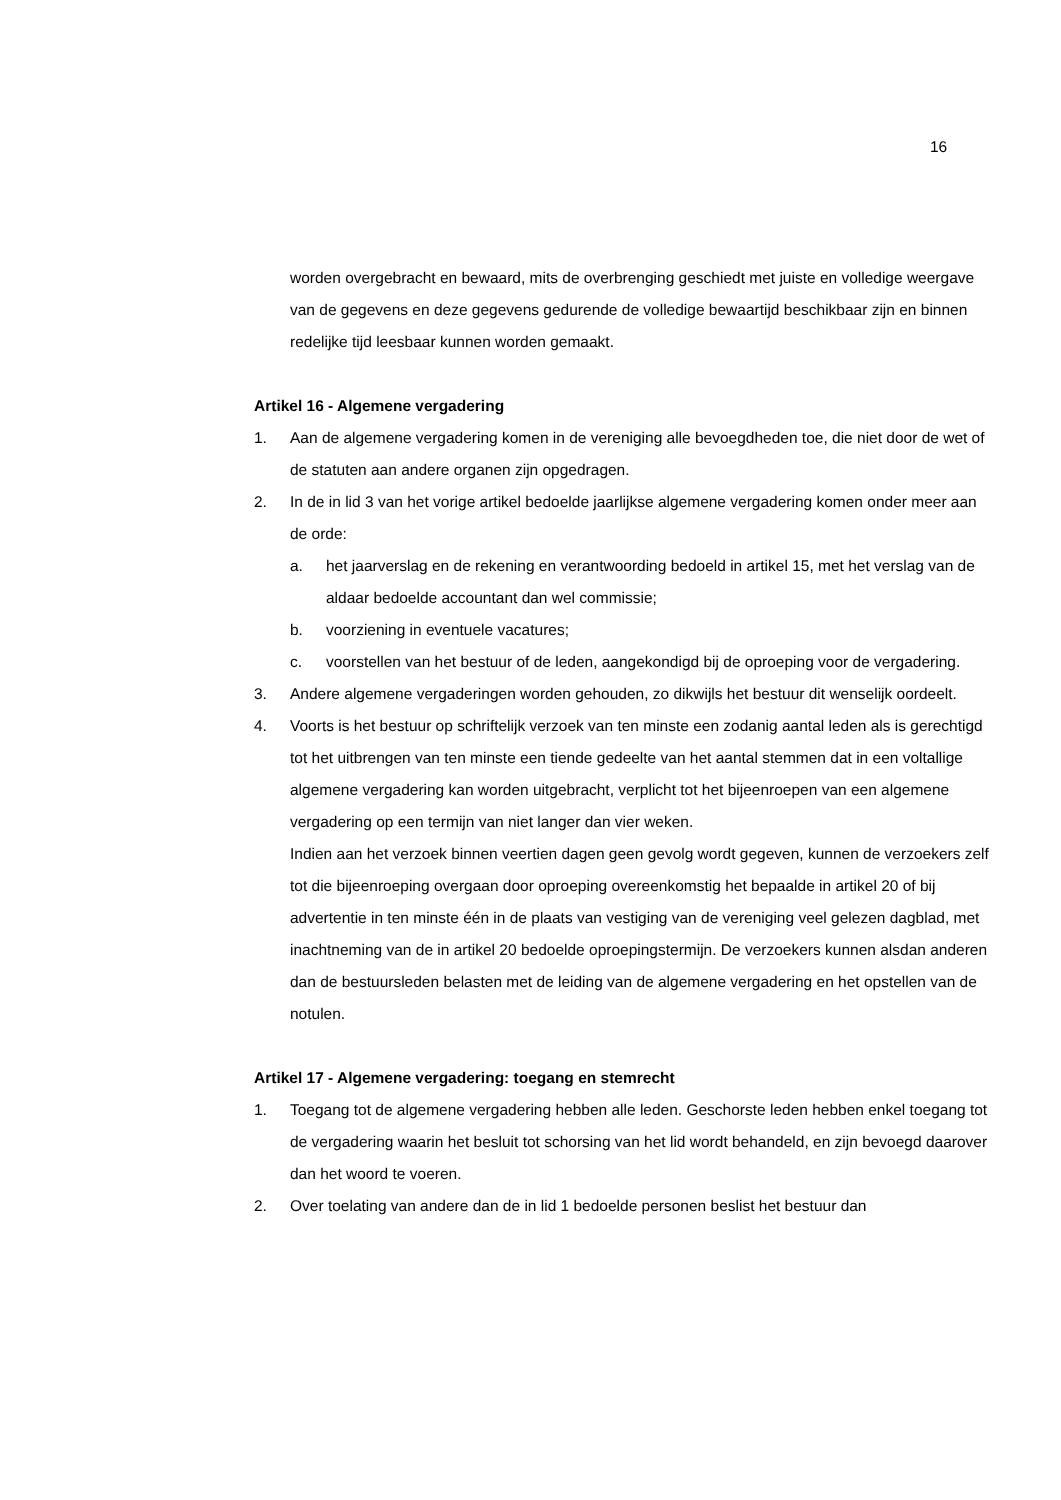16
worden overgebracht en bewaard, mits de overbrenging geschiedt met juiste en volledige weergave van de gegevens en deze gegevens gedurende de volledige bewaartijd beschikbaar zijn en binnen redelijke tijd leesbaar kunnen worden gemaakt.
Artikel 16 - Algemene vergadering
1. Aan de algemene vergadering komen in de vereniging alle bevoegdheden toe, die niet door de wet of de statuten aan andere organen zijn opgedragen.
2. In de in lid 3 van het vorige artikel bedoelde jaarlijkse algemene vergadering komen onder meer aan de orde:
a. het jaarverslag en de rekening en verantwoording bedoeld in artikel 15, met het verslag van de aldaar bedoelde accountant dan wel commissie;
b. voorziening in eventuele vacatures;
c. voorstellen van het bestuur of de leden, aangekondigd bij de oproeping voor de vergadering.
3. Andere algemene vergaderingen worden gehouden, zo dikwijls het bestuur dit wenselijk oordeelt.
4. Voorts is het bestuur op schriftelijk verzoek van ten minste een zodanig aantal leden als is gerechtigd tot het uitbrengen van ten minste een tiende gedeelte van het aantal stemmen dat in een voltallige algemene vergadering kan worden uitgebracht, verplicht tot het bijeenroepen van een algemene vergadering op een termijn van niet langer dan vier weken.
Indien aan het verzoek binnen veertien dagen geen gevolg wordt gegeven, kunnen de verzoekers zelf tot die bijeenroeping overgaan door oproeping overeenkomstig het bepaalde in artikel 20 of bij advertentie in ten minste één in de plaats van vestiging van de vereniging veel gelezen dagblad, met inachtneming van de in artikel 20 bedoelde oproepingstermijn. De verzoekers kunnen alsdan anderen dan de bestuursleden belasten met de leiding van de algemene vergadering en het opstellen van de notulen.
Artikel 17 - Algemene vergadering: toegang en stemrecht
1. Toegang tot de algemene vergadering hebben alle leden. Geschorste leden hebben enkel toegang tot de vergadering waarin het besluit tot schorsing van het lid wordt behandeld, en zijn bevoegd daarover dan het woord te voeren.
2. Over toelating van andere dan de in lid 1 bedoelde personen beslist het bestuur dan